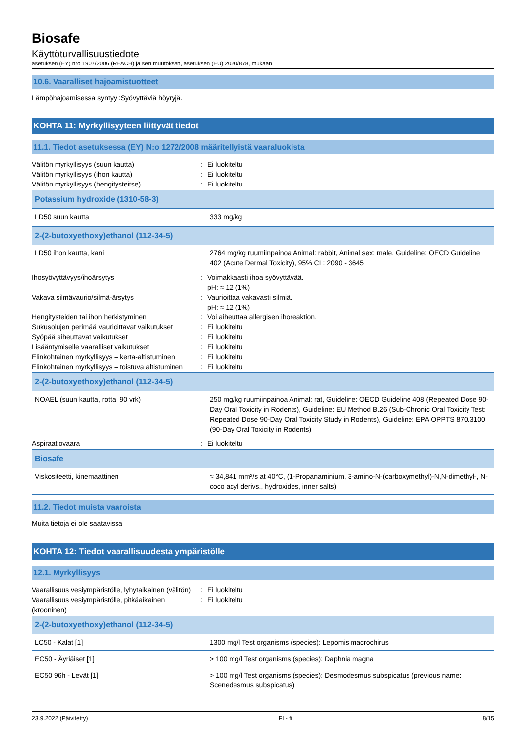Biosafe
Käyttöturvallisuustiedote
asetuksen (EY) nro 1907/2006 (REACH) ja sen muutoksen, asetuksen (EU) 2020/878, mukaan
10.6. Vaaralliset hajoamistuotteet
Lämpöhajoamisessa syntyy :Syövyttäviä höyryjä.
KOHTA 11: Myrkyllisyyteen liittyvät tiedot
11.1. Tiedot asetuksessa (EY) N:o 1272/2008 määritellyistä vaaraluokista
Välitön myrkyllisyys (suun kautta): Ei luokiteltu Välitön myrkyllisyys (ihon kautta): Ei luokiteltu Välitön myrkyllisyys (hengitysteitse): Ei luokiteltu
| Potassium hydroxide (1310-58-3) | |
| LD50 suun kautta | 333 mg/kg |
| 2-(2-butoxyethoxy)ethanol (112-34-5) | |
| LD50 ihon kautta, kani | 2764 mg/kg ruumiinpainoa Animal: rabbit, Animal sex: male, Guideline: OECD Guideline 402 (Acute Dermal Toxicity), 95% CL: 2090 - 3645 |
Ihosyövyttävyys/ihoärsytys: Voimakkaasti ihoa syövyttävää.
pH: ≈ 12 (1%) Vakava silmävaurio/silmä-ärsytys: Vaurioittaa vakavasti silmiä.
pH: ≈ 12 (1%) Hengitysteiden tai ihon herkistyminen: Voi aiheuttaa allergisen ihoreaktion. Sukusolujen perimää vaurioittavat vaikutukset: Ei luokiteltu Syöpää aiheuttavat vaikutukset: Ei luokiteltu Lisääntymiselle vaaralliset vaikutukset: Ei luokiteltu Elinkohtainen myrkyllisyys – kerta-altistuminen: Ei luokiteltu Elinkohtainen myrkyllisyys – toistuva altistuminen: Ei luokiteltu
| 2-(2-butoxyethoxy)ethanol (112-34-5) | |
| NOAEL (suun kautta, rotta, 90 vrk) | 250 mg/kg ruumiinpainoa Animal: rat, Guideline: OECD Guideline 408 (Repeated Dose 90-Day Oral Toxicity in Rodents), Guideline: EU Method B.26 (Sub-Chronic Oral Toxicity Test: Repeated Dose 90-Day Oral Toxicity Study in Rodents), Guideline: EPA OPPTS 870.3100 (90-Day Oral Toxicity in Rodents) |
Aspiraatiovaara: Ei luokiteltu
| Biosafe | |
| Viskositeetti, kinemaattinen | ≈ 34,841 mm²/s at 40°C, (1-Propanaminium, 3-amino-N-(carboxymethyl)-N,N-dimethyl-, N-coco acyl derivs., hydroxides, inner salts) |
11.2. Tiedot muista vaaroista
Muita tietoja ei ole saatavissa
KOHTA 12: Tiedot vaarallisuudesta ympäristölle
12.1. Myrkyllisyys
Vaarallisuus vesiympäristölle, lyhytaikainen (välitön): Ei luokiteltu Vaarallisuus vesiympäristölle, pitkäaikainen (krooninen): Ei luokiteltu
| 2-(2-butoxyethoxy)ethanol (112-34-5) | |
| LC50 - Kalat [1] | 1300 mg/l Test organisms (species): Lepomis macrochirus |
| EC50 - Äyriäiset [1] | > 100 mg/l Test organisms (species): Daphnia magna |
| EC50 96h - Levät [1] | > 100 mg/l Test organisms (species): Desmodesmus subspicatus (previous name: Scenedesmus subspicatus) |
23.9.2022 (Päivitetty) FI - fi 8/15